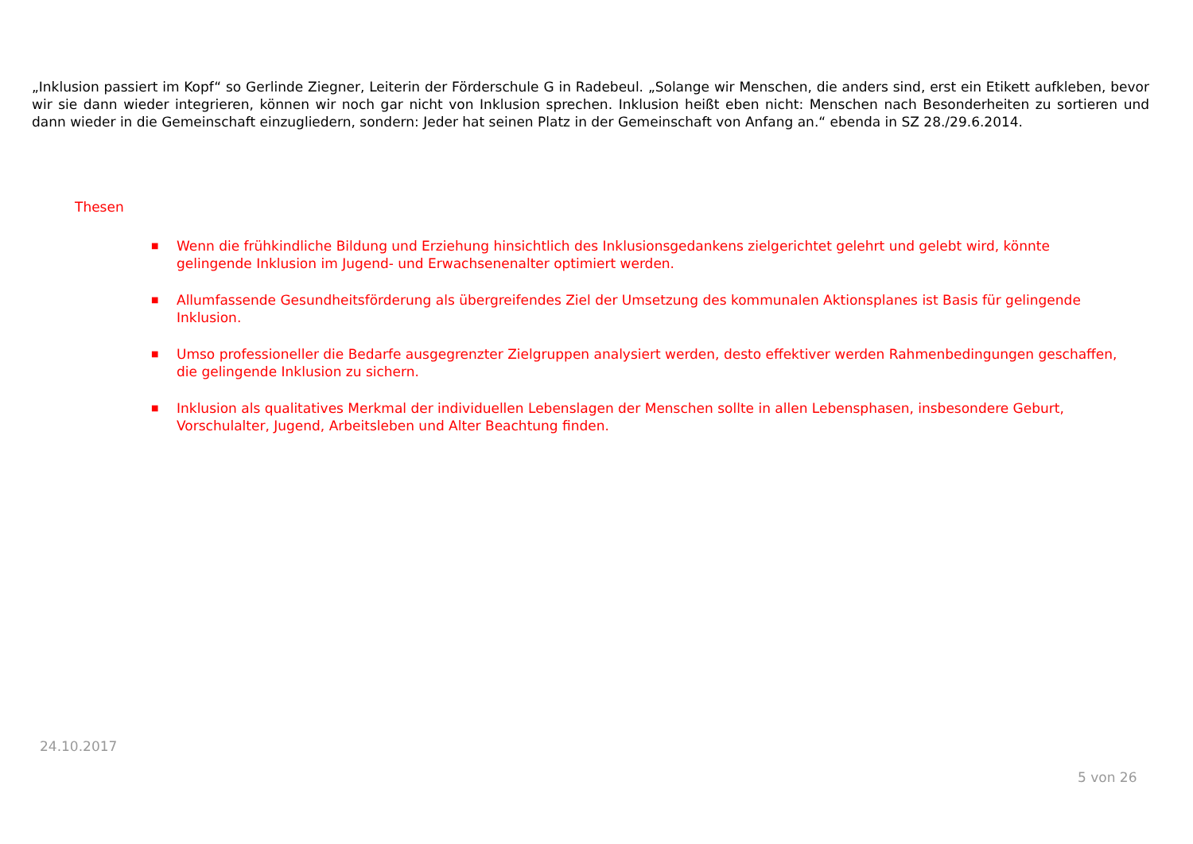„Inklusion passiert im Kopf“ so Gerlinde Ziegner, Leiterin der Förderschule G in Radebeul. „Solange wir Menschen, die anders sind, erst ein Etikett aufkleben, bevor wir sie dann wieder integrieren, können wir noch gar nicht von Inklusion sprechen. Inklusion heißt eben nicht: Menschen nach Besonderheiten zu sortieren und dann wieder in die Gemeinschaft einzugliedern, sondern: Jeder hat seinen Platz in der Gemeinschaft von Anfang an.“ ebenda in SZ 28./29.6.2014.
Thesen
■ Wenn die frühkindliche Bildung und Erziehung hinsichtlich des Inklusionsgedankens zielgerichtet gelehrt und gelebt wird, könnte gelingende Inklusion im Jugend- und Erwachsenenalter optimiert werden.
■ Allumfassende Gesundheitsförderung als übergreifendes Ziel der Umsetzung des kommunalen Aktionsplanes ist Basis für gelingende Inklusion.
■ Umso professioneller die Bedarfe ausgegrenzter Zielgruppen analysiert werden, desto effektiver werden Rahmenbedingungen geschaffen, die gelingende Inklusion zu sichern.
■ Inklusion als qualitatives Merkmal der individuellen Lebenslagen der Menschen sollte in allen Lebensphasen, insbesondere Geburt, Vorschulalter, Jugend, Arbeitsleben und Alter Beachtung finden.
24.10.2017
5 von 26